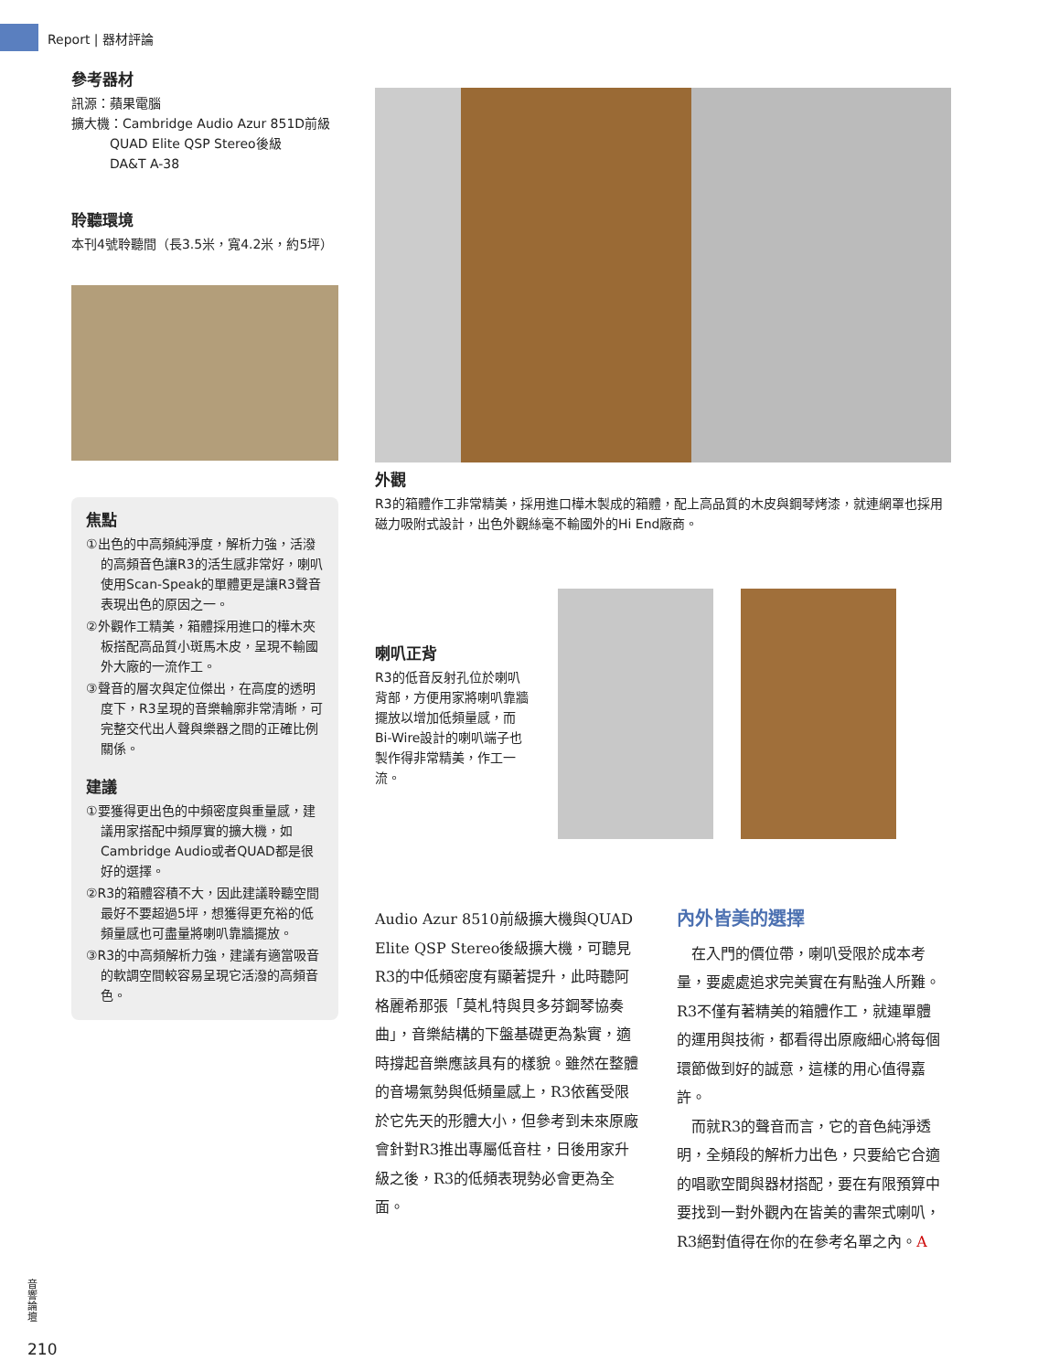Report | 器材評論
參考器材
訊源：蘋果電腦
擴大機：Cambridge Audio Azur 851D前級
   QUAD Elite QSP Stereo後級
   DA&T A-38
聆聽環境
本刊4號聆聽間（長3.5米，寬4.2米，約5坪）
焦點
①出色的中高頻純淨度，解析力強，活潑的高頻音色讓R3的活生感非常好，喇叭使用Scan-Speak的單體更是讓R3聲音表現出色的原因之一。
②外觀作工精美，箱體採用進口的樺木夾板搭配高品質小斑馬木皮，呈現不輸國外大廠的一流作工。
③聲音的層次與定位傑出，在高度的透明度下，R3呈現的音樂輪廓非常清晰，可完整交代出人聲與樂器之間的正確比例關係。
建議
①要獲得更出色的中頻密度與重量感，建議用家搭配中頻厚實的擴大機，如Cambridge Audio或者QUAD都是很好的選擇。
②R3的箱體容積不大，因此建議聆聽空間最好不要超過5坪，想獲得更充裕的低頻量感也可盡量將喇叭靠牆擺放。
③R3的中高頻解析力強，建議有適當吸音的軟調空間較容易呈現它活潑的高頻音色。
外觀
R3的箱體作工非常精美，採用進口樺木製成的箱體，配上高品質的木皮與鋼琴烤漆，就連網罩也採用磁力吸附式設計，出色外觀絲毫不輸國外的Hi End廠商。
喇叭正背
R3的低音反射孔位於喇叭背部，方便用家將喇叭靠牆擺放以增加低頻量感，而Bi-Wire設計的喇叭端子也製作得非常精美，作工一流。
Audio Azur 8510前級擴大機與QUAD Elite QSP Stereo後級擴大機，可聽見R3的中低頻密度有顯著提升，此時聽阿格麗希那張「莫札特與貝多芬鋼琴協奏曲」，音樂結構的下盤基礎更為紮實，適時撐起音樂應該具有的樣貌。雖然在整體的音場氣勢與低頻量感上，R3依舊受限於它先天的形體大小，但參考到未來原廠會針對R3推出專屬低音柱，日後用家升級之後，R3的低頻表現勢必會更為全面。
內外皆美的選擇
 在入門的價位帶，喇叭受限於成本考量，要處處追求完美實在有點強人所難。R3不僅有著精美的箱體作工，就連單體的運用與技術，都看得出原廠細心將每個環節做到好的誠意，這樣的用心值得嘉許。
 而就R3的聲音而言，它的音色純淨透明，全頻段的解析力出色，只要給它合適的唱歌空間與器材搭配，要在有限預算中要找到一對外觀內在皆美的書架式喇叭，R3絕對值得在你的在參考名單之內。A
音響論壇
210